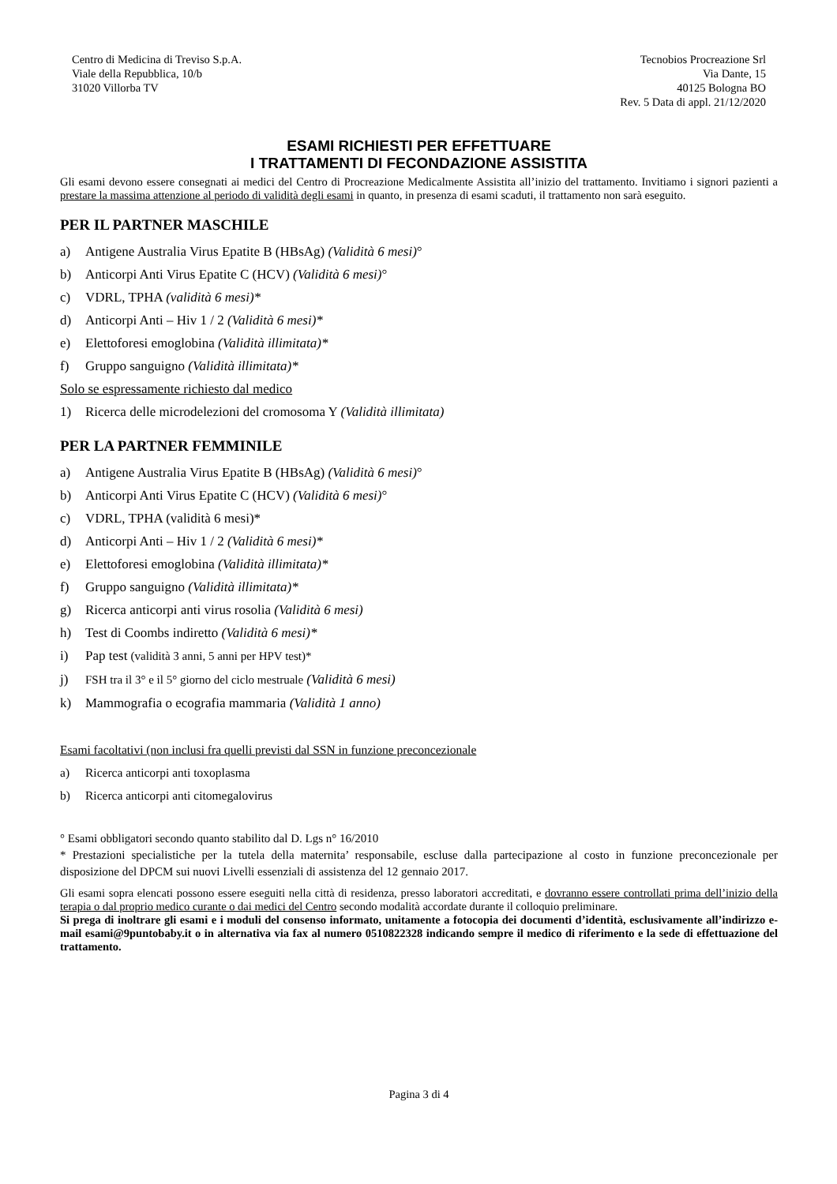Centro di Medicina di Treviso S.p.A.
Viale della Repubblica, 10/b
31020 Villorba TV
Tecnobios Procreazione Srl
Via Dante, 15
40125 Bologna BO
Rev. 5 Data di appl. 21/12/2020
ESAMI RICHIESTI PER EFFETTUARE
I TRATTAMENTI DI FECONDAZIONE ASSISTITA
Gli esami devono essere consegnati ai medici del Centro di Procreazione Medicalmente Assistita all’inizio del trattamento. Invitiamo i signori pazienti a prestare la massima attenzione al periodo di validità degli esami in quanto, in presenza di esami scaduti, il trattamento non sarà eseguito.
PER IL PARTNER MASCHILE
a) Antigene Australia Virus Epatite B (HBsAg) (Validità 6 mesi)°
b) Anticorpi Anti Virus Epatite C (HCV) (Validità 6 mesi)°
c) VDRL, TPHA (validità 6 mesi)*
d) Anticorpi Anti – Hiv 1 / 2 (Validità 6 mesi)*
e) Elettoforesi emoglobina (Validità illimitata)*
f) Gruppo sanguigno (Validità illimitata)*
Solo se espressamente richiesto dal medico
1) Ricerca delle microdelezioni del cromosoma Y (Validità illimitata)
PER LA PARTNER FEMMINILE
a) Antigene Australia Virus Epatite B (HBsAg) (Validità 6 mesi)°
b) Anticorpi Anti Virus Epatite C (HCV) (Validità 6 mesi)°
c) VDRL, TPHA (validità 6 mesi)*
d) Anticorpi Anti – Hiv 1 / 2 (Validità 6 mesi)*
e) Elettoforesi emoglobina (Validità illimitata)*
f) Gruppo sanguigno (Validità illimitata)*
g) Ricerca anticorpi anti virus rosolia (Validità 6 mesi)
h) Test di Coombs indiretto (Validità 6 mesi)*
i) Pap test (validità 3 anni, 5 anni per HPV test)*
j) FSH tra il 3° e il 5° giorno del ciclo mestruale (Validità 6 mesi)
k) Mammografia o ecografia mammaria (Validità 1 anno)
Esami facoltativi (non inclusi fra quelli previsti dal SSN in funzione preconcezionale
a) Ricerca anticorpi anti toxoplasma
b) Ricerca anticorpi anti citomegalovirus
° Esami obbligatori secondo quanto stabilito dal D. Lgs n° 16/2010
* Prestazioni specialistiche per la tutela della maternita’ responsabile, escluse dalla partecipazione al costo in funzione preconcezionale per disposizione del DPCM sui nuovi Livelli essenziali di assistenza del 12 gennaio 2017.
Gli esami sopra elencati possono essere eseguiti nella città di residenza, presso laboratori accreditati, e dovranno essere controllati prima dell’inizio della terapia o dal proprio medico curante o dai medici del Centro secondo modalità accordate durante il colloquio preliminare.
Si prega di inoltrare gli esami e i moduli del consenso informato, unitamente a fotocopia dei documenti d’identità, esclusivamente all’indirizzo e-mail esami@9puntobaby.it o in alternativa via fax al numero 0510822328 indicando sempre il medico di riferimento e la sede di effettuazione del trattamento.
Pagina 3 di 4